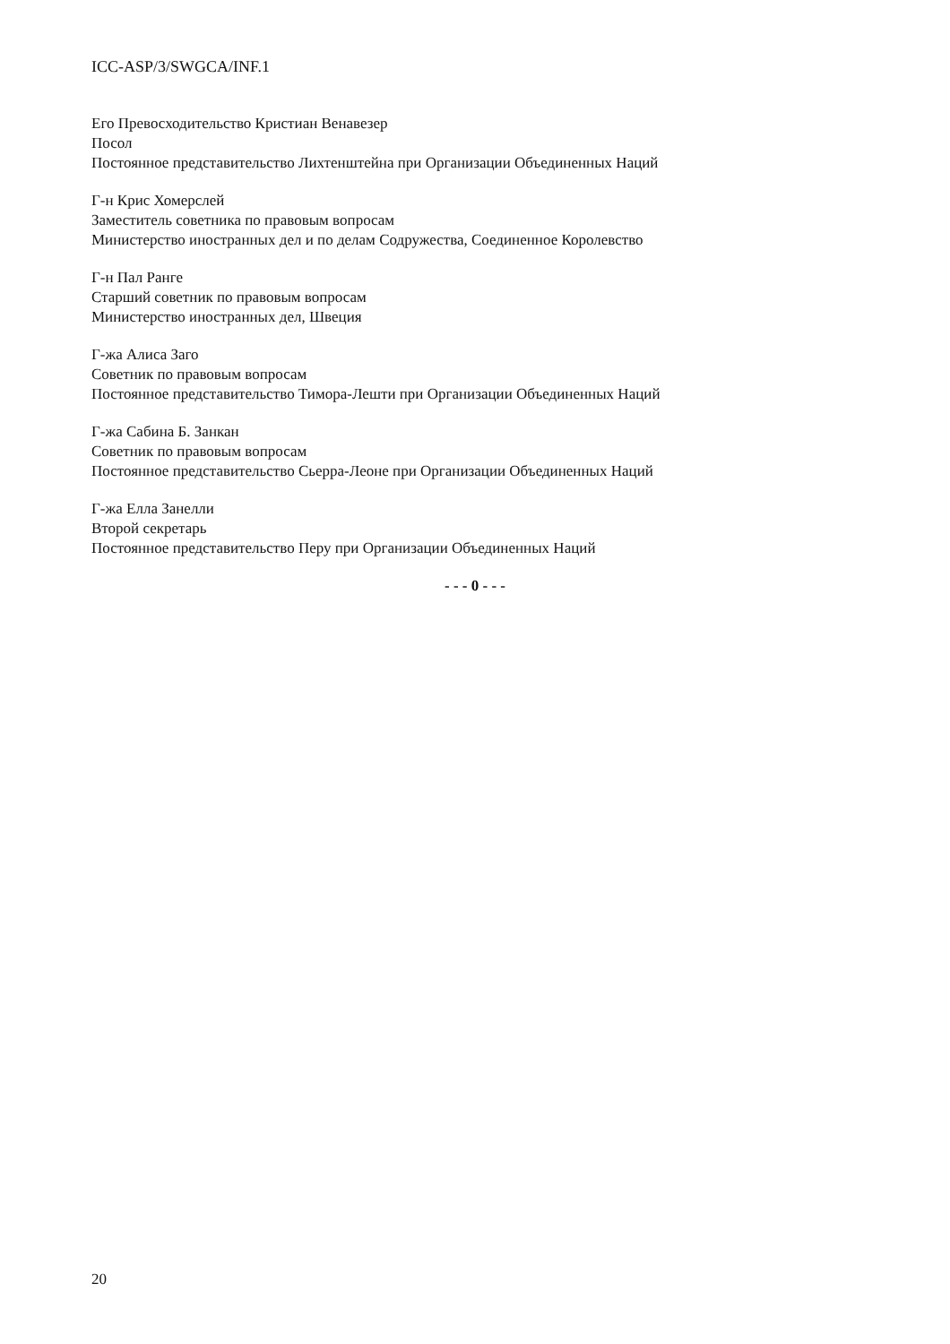ICC-ASP/3/SWGCA/INF.1
Его Превосходительство Кристиан Венавезер
Посол
Постоянное представительство Лихтенштейна при Организации Объединенных Наций
Г-н Крис Хомерслей
Заместитель советника по правовым вопросам
Министерство иностранных дел и по делам Содружества, Соединенное Королевство
Г-н Пал Ранге
Старший советник по правовым вопросам
Министерство иностранных дел, Швеция
Г-жа Алиса Заго
Советник по правовым вопросам
Постоянное представительство Тимора-Лешти при Организации Объединенных Наций
Г-жа Сабина Б. Занкан
Советник по правовым вопросам
Постоянное представительство Сьерра-Леоне при Организации Объединенных Наций
Г-жа Елла Занелли
Второй секретарь
Постоянное представительство Перу при Организации Объединенных Наций
- - - 0 - - -
20